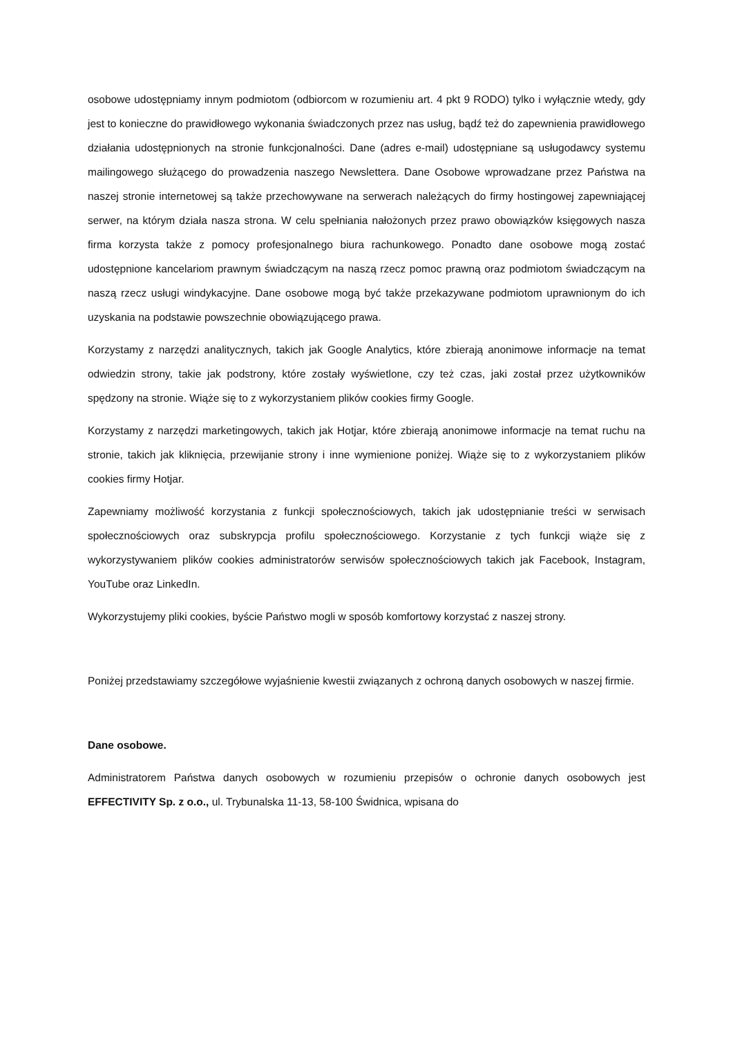osobowe udostępniamy innym podmiotom (odbiorcom w rozumieniu art. 4 pkt 9 RODO) tylko i wyłącznie wtedy, gdy jest to konieczne do prawidłowego wykonania świadczonych przez nas usług, bądź też do zapewnienia prawidłowego działania udostępnionych na stronie funkcjonalności. Dane (adres e-mail) udostępniane są usługodawcy systemu mailingowego służącego do prowadzenia naszego Newslettera. Dane Osobowe wprowadzane przez Państwa na naszej stronie internetowej są także przechowywane na serwerach należących do firmy hostingowej zapewniającej serwer, na którym działa nasza strona. W celu spełniania nałożonych przez prawo obowiązków księgowych nasza firma korzysta także z pomocy profesjonalnego biura rachunkowego. Ponadto dane osobowe mogą zostać udostępnione kancelariom prawnym świadczącym na naszą rzecz pomoc prawną oraz podmiotom świadczącym na naszą rzecz usługi windykacyjne. Dane osobowe mogą być także przekazywane podmiotom uprawnionym do ich uzyskania na podstawie powszechnie obowiązującego prawa.
Korzystamy z narzędzi analitycznych, takich jak Google Analytics, które zbierają anonimowe informacje na temat odwiedzin strony, takie jak podstrony, które zostały wyświetlone, czy też czas, jaki został przez użytkowników spędzony na stronie. Wiąże się to z wykorzystaniem plików cookies firmy Google.
Korzystamy z narzędzi marketingowych, takich jak Hotjar, które zbierają anonimowe informacje na temat ruchu na stronie, takich jak kliknięcia, przewijanie strony i inne wymienione poniżej. Wiąże się to z wykorzystaniem plików cookies firmy Hotjar.
Zapewniamy możliwość korzystania z funkcji społecznościowych, takich jak udostępnianie treści w serwisach społecznościowych oraz subskrypcja profilu społecznościowego. Korzystanie z tych funkcji wiąże się z wykorzystywaniem plików cookies administratorów serwisów społecznościowych takich jak Facebook, Instagram, YouTube oraz LinkedIn.
Wykorzystujemy pliki cookies, byście Państwo mogli w sposób komfortowy korzystać z naszej strony.
Poniżej przedstawiamy szczegółowe wyjaśnienie kwestii związanych z ochroną danych osobowych w naszej firmie.
Dane osobowe.
Administratorem Państwa danych osobowych w rozumieniu przepisów o ochronie danych osobowych jest EFFECTIVITY Sp. z o.o., ul. Trybunalska 11-13, 58-100 Świdnica, wpisana do